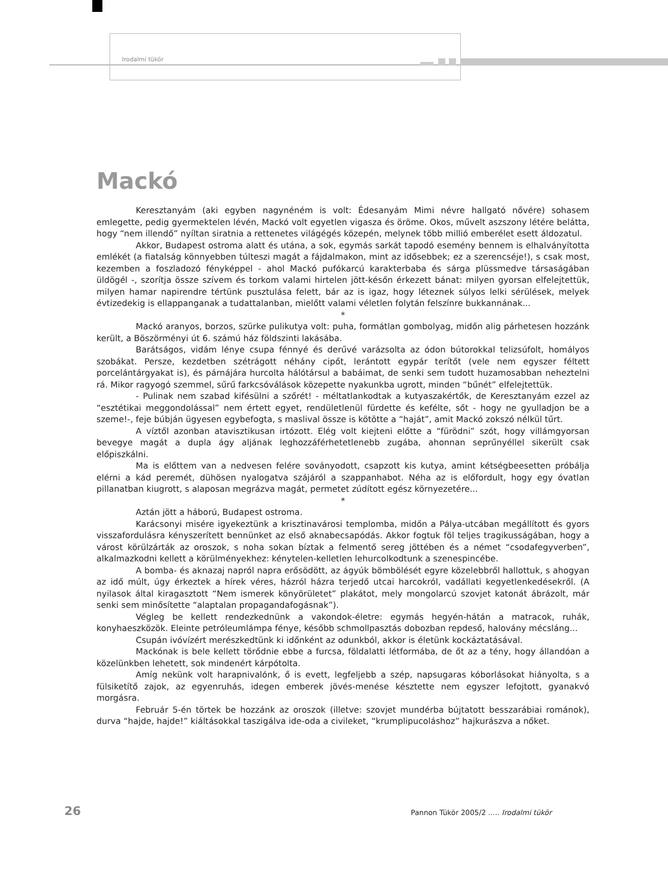Irodalmi tükör
Mackó
Keresztanyám (aki egyben nagynéném is volt: Édesanyám Mimi névre hallgató nővére) sohasem emlegette, pedig gyermektelen lévén, Mackó volt egyetlen vigasza és öröme. Okos, művelt aszszony létére belátta, hogy “nem illendő” nyíltan siratnia a rettenetes világégés közepén, melynek több millió emberélet esett áldozatul.
Akkor, Budapest ostroma alatt és utána, a sok, egymás sarkát tapodó esemény bennem is elhalványította emlékét (a fiatalság könnyebben túlteszi magát a fájdalmakon, mint az idősebbek; ez a szerencséje!), s csak most, kezemben a foszladozó fényképpel - ahol Mackó pufókarcú karakterbaba és sárga plüssmedve társaságában üldögél -, szorítja össze szívem és torkom valami hirtelen jött-későn érkezett bánat: milyen gyorsan elfelejtettük, milyen hamar napirendre tértünk pusztulása felett, bár az is igaz, hogy léteznek súlyos lelki sérülések, melyek évtizedekig is ellappanganak a tudattalanban, mielőtt valami véletlen folytán felszínre bukkannának...
*
Mackó aranyos, borzos, szürke pulikutya volt: puha, formátlan gombolyag, midőn alig párhetesen hozzánk került, a Böszörményi út 6. számú ház földszinti lakásába.
Barátságos, vidám lénye csupa fénnyé és derűvé varázsolta az ódon bútorokkal telizsúfolt, homályos szobákat. Persze, kezdetben szétrágott néhány cipőt, lerántott egypár terítőt (vele nem egyszer féltett porcelántárgyakat is), és párnájára hurcolta hálótársul a babáimat, de senki sem tudott huzamosabban neheztelni rá. Mikor ragyogó szemmel, sűrű farkcsóválások közepette nyakunkba ugrott, minden “bűnét” elfelejtettük.
- Pulinak nem szabad kifésülni a szőrét! - méltatlankodtak a kutyaszakértők, de Keresztanyám ezzel az “esztétikai meggondolással” nem értett egyet, rendületlenül fürdette és kefélte, sőt - hogy ne gyulladjon be a szeme!-, feje búbján ügyesen egybefogta, s maslival össze is kötötte a “haját”, amit Mackó zokszó nélkül tűrt.
A víztől azonban atavisztikusan irtózott. Elég volt kiejteni előtte a “fürödni” szót, hogy villámgyorsan bevegye magát a dupla ágy aljának leghozzáférhetetlenebb zugába, ahonnan seprűnyéllel sikerült csak előpiszkálni.
Ma is előttem van a nedvesen felére soványodott, csapzott kis kutya, amint kétségbeesetten próbálja elérni a kád peremét, dühösen nyalogatva szájáról a szappanhabot. Néha az is előfordult, hogy egy óvatlan pillanatban kiugrott, s alaposan megrázva magát, permetet zúdított egész környezetére...
*
Aztán jött a háború, Budapest ostroma.
Karácsonyi misére igyekeztünk a krisztinavárosi templomba, midőn a Pálya-utcában megállított és gyors visszafordulásra kényszerített bennünket az első aknabecsapódás. Akkor fogtuk föl teljes tragikusságában, hogy a várost körülzárták az oroszok, s noha sokan bíztak a felmentő sereg jöttében és a német “csodafegyverben”, alkalmazkodni kellett a körülményekhez: kénytelen-kelletlen lehurcolkodtunk a szenespincébe.
A bomba- és aknazaj napról napra erősödött, az ágyúk bömbölését egyre közelebbről hallottuk, s ahogyan az idő múlt, úgy érkeztek a hírek véres, házról házra terjedő utcai harcokról, vadállati kegyetlenkedésekről. (A nyilasok által kiragasztott “Nem ismerek könyörületet” plakátot, mely mongolarcú szovjet katonát ábrázolt, már senki sem minősítette “alaptalan propagandafogásnak”).
Végleg be kellett rendezkednünk a vakondok-életre: egymás hegyén-hátán a matracok, ruhák, konyhaeszközök. Eleinte petróleumlámpa fénye, később schmollpasztás dobozban repdeső, halovány mécsláng...
Csupán ivóvízért merészkedtünk ki időnként az odunkból, akkor is életünk kockáztatásával.
Mackónak is bele kellett törődnie ebbe a furcsa, földalatti létformába, de őt az a tény, hogy állandóan a közelünkben lehetett, sok mindenért kárpótolta.
Amíg nekünk volt harapnivalónk, ő is evett, legfeljebb a szép, napsugaras kóborlásokat hiányolta, s a fülsiketítő zajok, az egyenruhás, idegen emberek jövés-menése késztette nem egyszer lefojtott, gyanakvó morgásra.
Február 5-én törtek be hozzánk az oroszok (illetve: szovjet mundérba bújtatott besszarábiai románok), durva “hajde, hajde!” kiáltásokkal taszigálva ide-oda a civileket, “krumplipucoláshoz” hajkurászva a nőket.
26
Pannon Tükör 2005/2 ..... Irodalmi tükör